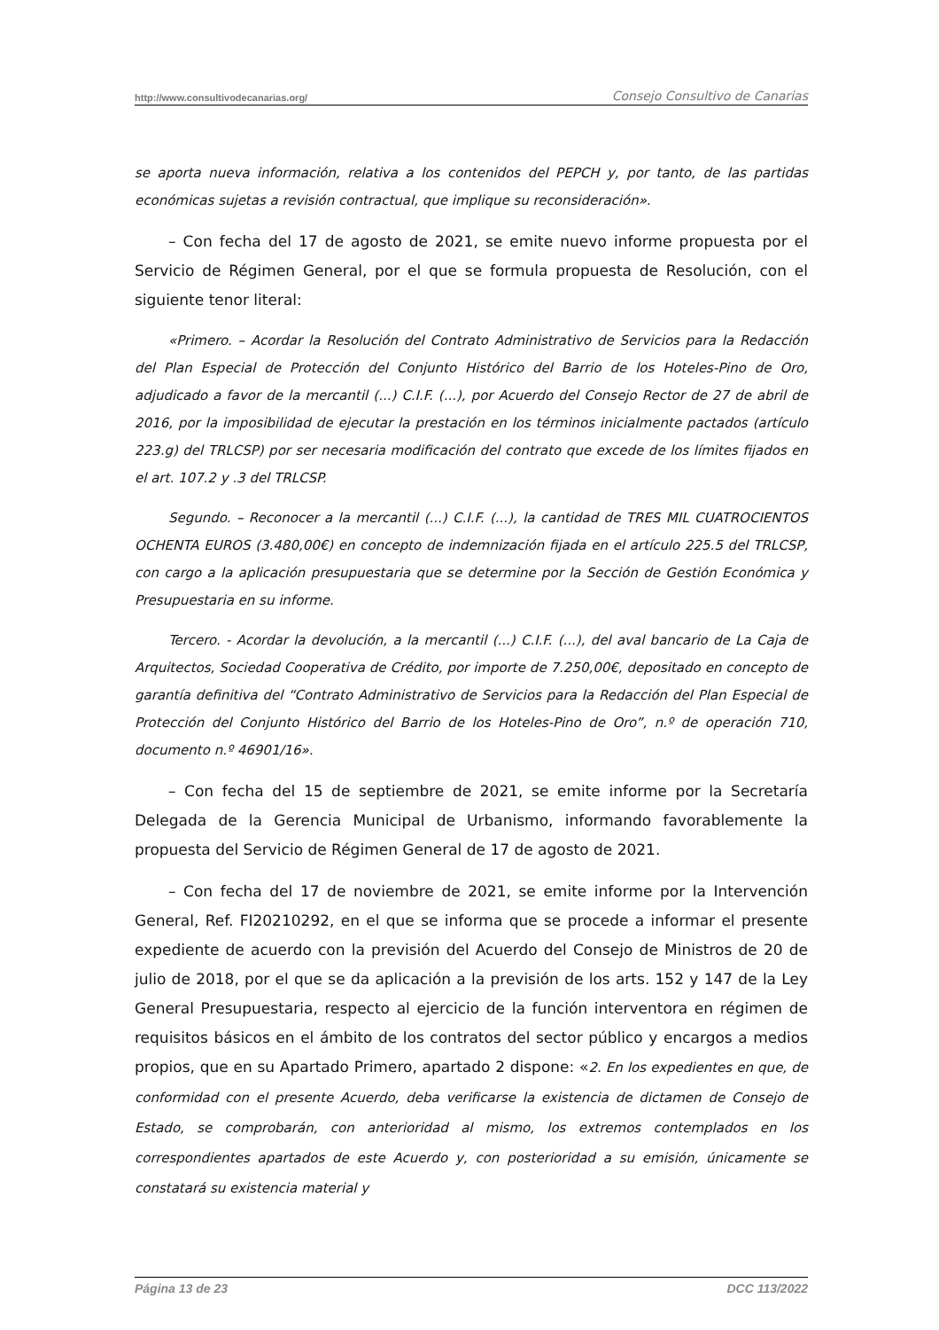http://www.consultivodecanarias.org/ Consejo Consultivo de Canarias
se aporta nueva información, relativa a los contenidos del PEPCH y, por tanto, de las partidas económicas sujetas a revisión contractual, que implique su reconsideración».
– Con fecha del 17 de agosto de 2021, se emite nuevo informe propuesta por el Servicio de Régimen General, por el que se formula propuesta de Resolución, con el siguiente tenor literal:
«Primero. – Acordar la Resolución del Contrato Administrativo de Servicios para la Redacción del Plan Especial de Protección del Conjunto Histórico del Barrio de los Hoteles-Pino de Oro, adjudicado a favor de la mercantil (...) C.I.F. (...), por Acuerdo del Consejo Rector de 27 de abril de 2016, por la imposibilidad de ejecutar la prestación en los términos inicialmente pactados (artículo 223.g) del TRLCSP) por ser necesaria modificación del contrato que excede de los límites fijados en el art. 107.2 y .3 del TRLCSP.
Segundo. – Reconocer a la mercantil (...) C.I.F. (...), la cantidad de TRES MIL CUATROCIENTOS OCHENTA EUROS (3.480,00€) en concepto de indemnización fijada en el artículo 225.5 del TRLCSP, con cargo a la aplicación presupuestaria que se determine por la Sección de Gestión Económica y Presupuestaria en su informe.
Tercero. - Acordar la devolución, a la mercantil (...) C.I.F. (...), del aval bancario de La Caja de Arquitectos, Sociedad Cooperativa de Crédito, por importe de 7.250,00€, depositado en concepto de garantía definitiva del “Contrato Administrativo de Servicios para la Redacción del Plan Especial de Protección del Conjunto Histórico del Barrio de los Hoteles-Pino de Oro”, n.º de operación 710, documento n.º 46901/16».
– Con fecha del 15 de septiembre de 2021, se emite informe por la Secretaría Delegada de la Gerencia Municipal de Urbanismo, informando favorablemente la propuesta del Servicio de Régimen General de 17 de agosto de 2021.
– Con fecha del 17 de noviembre de 2021, se emite informe por la Intervención General, Ref. FI20210292, en el que se informa que se procede a informar el presente expediente de acuerdo con la previsión del Acuerdo del Consejo de Ministros de 20 de julio de 2018, por el que se da aplicación a la previsión de los arts. 152 y 147 de la Ley General Presupuestaria, respecto al ejercicio de la función interventora en régimen de requisitos básicos en el ámbito de los contratos del sector público y encargos a medios propios, que en su Apartado Primero, apartado 2 dispone: «2. En los expedientes en que, de conformidad con el presente Acuerdo, deba verificarse la existencia de dictamen de Consejo de Estado, se comprobarán, con anterioridad al mismo, los extremos contemplados en los correspondientes apartados de este Acuerdo y, con posterioridad a su emisión, únicamente se constatará su existencia material y
Página 13 de 23 DCC 113/2022